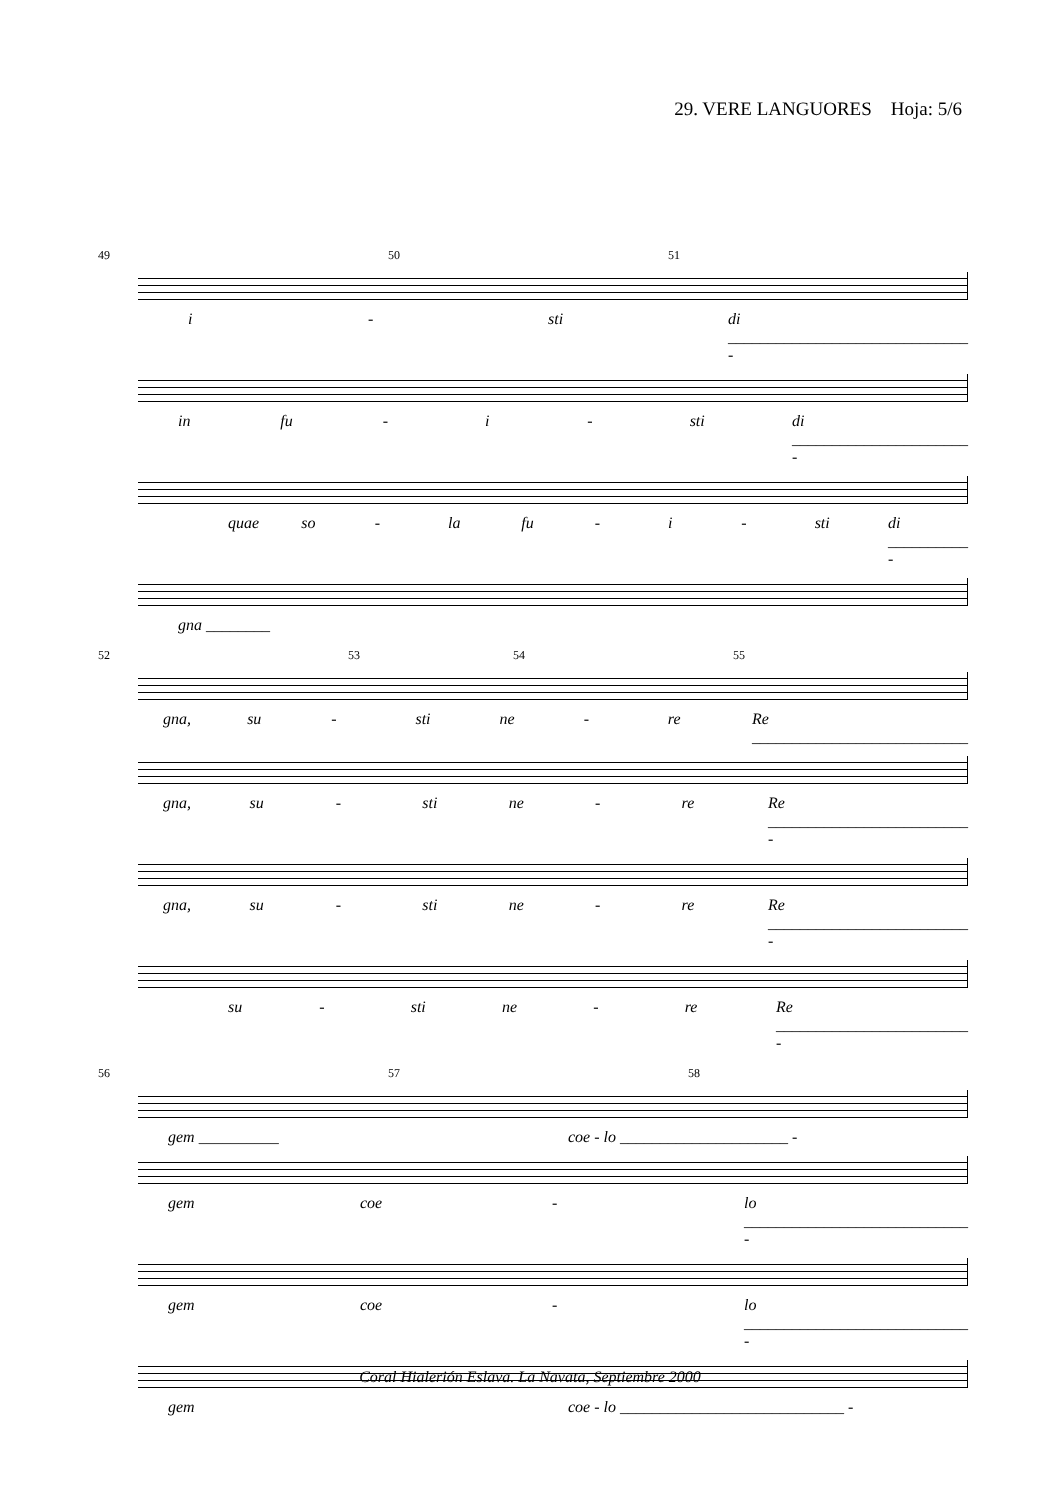29. VERE LANGUORES Hoja: 5/6
49 50 51
i - sti di ______________________________ -
in fu - i - sti di ______________________ -
quae so - la fu - i - sti di __________ -
gna ________
52 53 54 55
gna, su - sti ne - re Re ___________________________
gna, su - sti ne - re Re _________________________ -
gna, su - sti ne - re Re _________________________ -
su - sti ne - re Re ________________________ -
56 57 58
gem __________ coe - lo _____________________ -
gem coe - lo ____________________________ -
gem coe - lo ____________________________ -
gem coe - lo ____________________________ -
Coral Hialerión Eslava. La Navata, Septiembre 2000